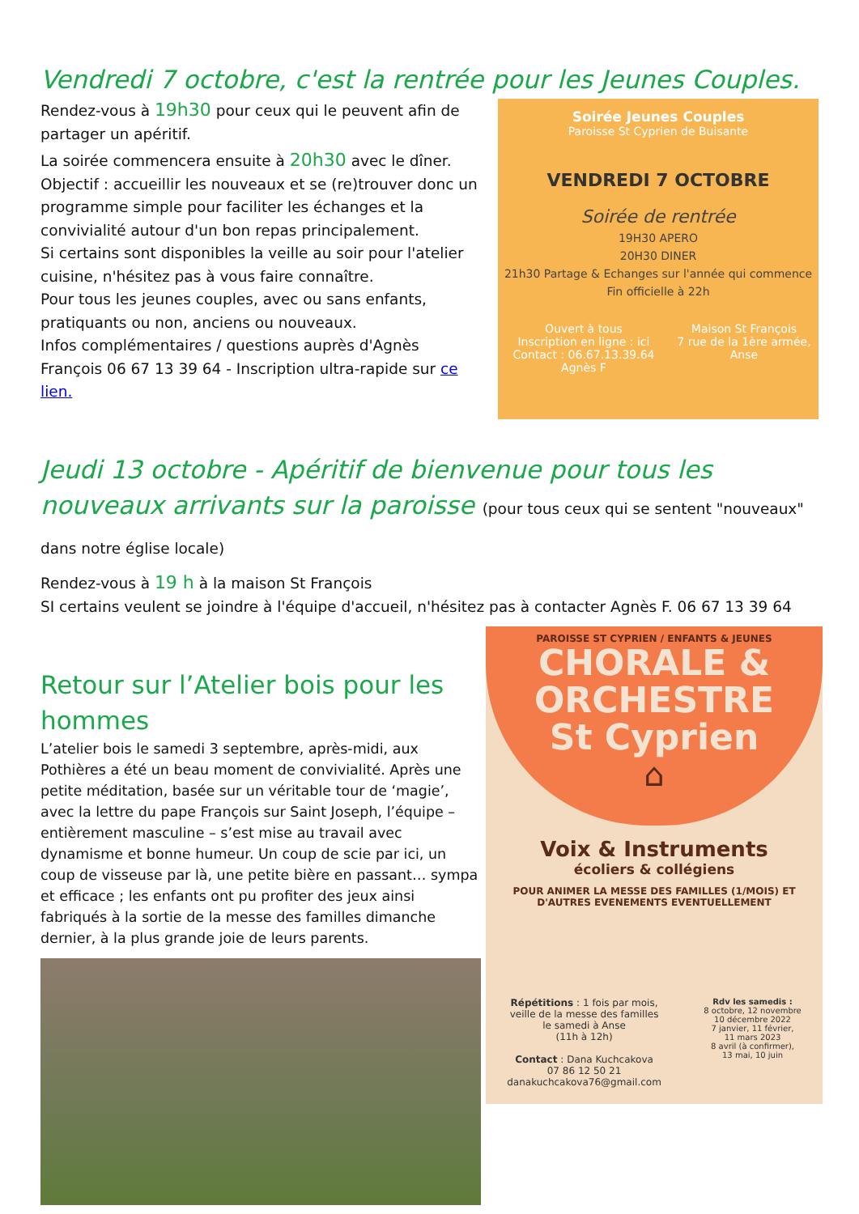Vendredi 7 octobre, c'est la rentrée pour les Jeunes Couples.
Rendez-vous à 19h30 pour ceux qui le peuvent afin de partager un apéritif.
La soirée commencera ensuite à 20h30 avec le dîner.
Objectif : accueillir les nouveaux et se (re)trouver donc un programme simple pour faciliter les échanges et la convivialité autour d'un bon repas principalement.
Si certains sont disponibles la veille au soir pour l'atelier cuisine, n'hésitez pas à vous faire connaître.
Pour tous les jeunes couples, avec ou sans enfants, pratiquants ou non, anciens ou nouveaux.
Infos complémentaires / questions auprès d'Agnès François 06 67 13 39 64 - Inscription ultra-rapide sur ce lien.
Soirée Jeunes Couples
Paroisse St Cyprien de Buisante
VENDREDI 7 OCTOBRE
Soirée de rentrée
19H30 APERO
20H30 DINER
21h30 Partage & Echanges sur l'année qui commence
Fin officielle à 22h
Ouvert à tous
Inscription en ligne : ici
Contact : 06.67.13.39.64 Agnès F Maison St François
7 rue de la 1ère armée, Anse
Jeudi 13 octobre - Apéritif de bienvenue pour tous les nouveaux arrivants sur la paroisse (pour tous ceux qui se sentent "nouveaux" dans notre église locale)
Rendez-vous à 19 h à la maison St François
SI certains veulent se joindre à l'équipe d'accueil, n'hésitez pas à contacter Agnès F. 06 67 13 39 64
Retour sur l’Atelier bois pour les hommes
L’atelier bois le samedi 3 septembre, après-midi, aux Pothières a été un beau moment de convivialité. Après une petite méditation, basée sur un véritable tour de ‘magie’, avec la lettre du pape François sur Saint Joseph, l’équipe – entièrement masculine – s’est mise au travail avec dynamisme et bonne humeur. Un coup de scie par ici, un coup de visseuse par là, une petite bière en passant… sympa et efficace ; les enfants ont pu profiter des jeux ainsi fabriqués à la sortie de la messe des familles dimanche dernier, à la plus grande joie de leurs parents.
PAROISSE ST CYPRIEN / ENFANTS & JEUNES
CHORALE &
ORCHESTRE
St Cyprien
⌂
Voix & Instruments
écoliers & collégiens
POUR ANIMER LA MESSE DES FAMILLES (1/MOIS) ET D'AUTRES EVENEMENTS EVENTUELLEMENT
Répétitions : 1 fois par mois,
veille de la messe des familles
le samedi à Anse
(11h à 12h)
Contact : Dana Kuchcakova
07 86 12 50 21
danakuchcakova76@gmail.com
Rdv les samedis :
8 octobre, 12 novembre
10 décembre 2022
7 janvier, 11 février,
11 mars 2023
8 avril (à confirmer),
13 mai, 10 juin